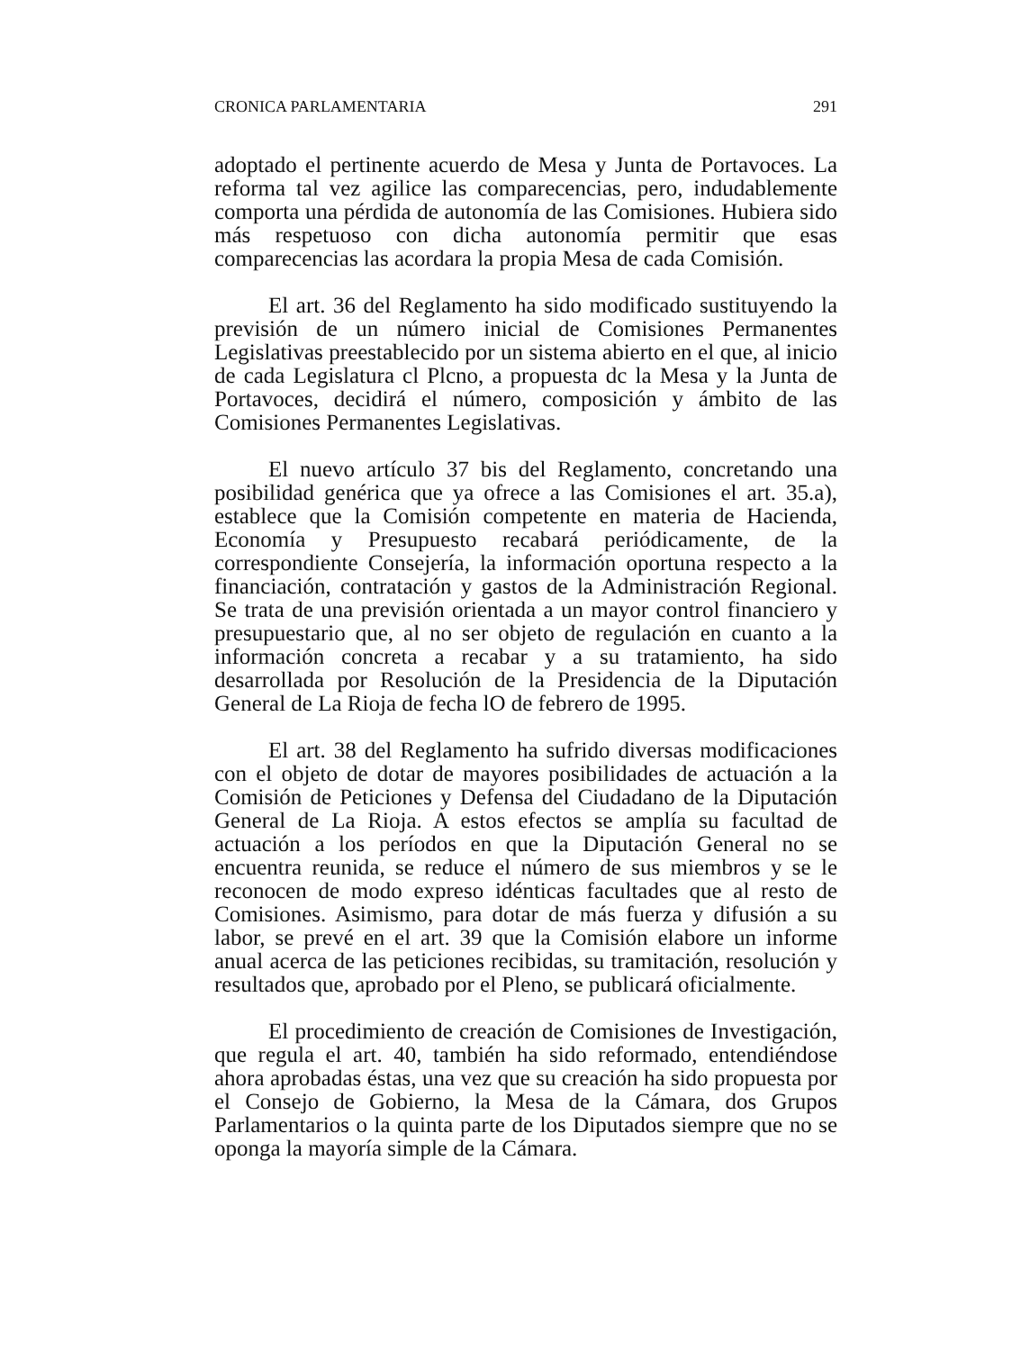CRONICA PARLAMENTARIA 291
adoptado el pertinente acuerdo de Mesa y Junta de Portavoces. La reforma tal vez agilice las comparecencias, pero, indudablemente comporta una pérdida de autonomía de las Comisiones. Hubiera sido más respetuoso con dicha autonomía permitir que esas comparecencias las acordara la propia Mesa de cada Comisión.
El art. 36 del Reglamento ha sido modificado sustituyendo la previsión de un número inicial de Comisiones Permanentes Legislativas preestablecido por un sistema abierto en el que, al inicio de cada Legislatura cl Plcno, a propuesta dc la Mesa y la Junta de Portavoces, decidirá el número, composición y ámbito de las Comisiones Permanentes Legislativas.
El nuevo artículo 37 bis del Reglamento, concretando una posibilidad genérica que ya ofrece a las Comisiones el art. 35.a), establece que la Comisión competente en materia de Hacienda, Economía y Presupuesto recabará periódicamente, de la correspondiente Consejería, la información oportuna respecto a la financiación, contratación y gastos de la Administración Regional. Se trata de una previsión orientada a un mayor control financiero y presupuestario que, al no ser objeto de regulación en cuanto a la información concreta a recabar y a su tratamiento, ha sido desarrollada por Resolución de la Presidencia de la Diputación General de La Rioja de fecha lO de febrero de 1995.
El art. 38 del Reglamento ha sufrido diversas modificaciones con el objeto de dotar de mayores posibilidades de actuación a la Comisión de Peticiones y Defensa del Ciudadano de la Diputación General de La Rioja. A estos efectos se amplía su facultad de actuación a los períodos en que la Diputación General no se encuentra reunida, se reduce el número de sus miembros y se le reconocen de modo expreso idénticas facultades que al resto de Comisiones. Asimismo, para dotar de más fuerza y difusión a su labor, se prevé en el art. 39 que la Comisión elabore un informe anual acerca de las peticiones recibidas, su tramitación, resolución y resultados que, aprobado por el Pleno, se publicará oficialmente.
El procedimiento de creación de Comisiones de Investigación, que regula el art. 40, también ha sido reformado, entendiéndose ahora aprobadas éstas, una vez que su creación ha sido propuesta por el Consejo de Gobierno, la Mesa de la Cámara, dos Grupos Parlamentarios o la quinta parte de los Diputados siempre que no se oponga la mayoría simple de la Cámara.